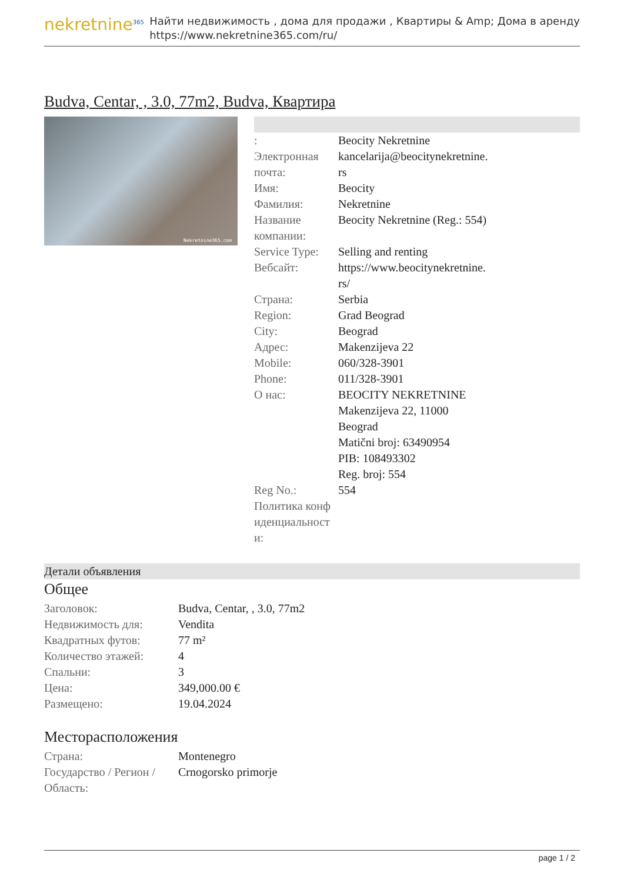nekretnine<sup>365</sup>
Найти недвижимость , дома для продажи , Квартиры & Amp; Дома в аренду
https://www.nekretnine365.com/ru/
Budva, Centar, , 3.0, 77m2, Budva, Квартира
Nekretnine365.com
| : | Beocity Nekretnine |
| Электронная почта: | kancelarija@beocitynekretnine. rs |
| Имя: | Beocity |
| Фамилия: | Nekretnine |
| Название компании: | Beocity Nekretnine (Reg.: 554) |
| Service Type: | Selling and renting |
| Вебсайт: | https://www.beocitynekretnine. rs/ |
| Страна: | Serbia |
| Region: | Grad Beograd |
| City: | Beograd |
| Адрес: | Makenzijeva 22 |
| Mobile: | 060/328-3901 |
| Phone: | 011/328-3901 |
| О нас: | BEOCITY NEKRETNINE Makenzijeva 22, 11000 Beograd Matični broj: 63490954 PIB: 108493302 Reg. broj: 554 |
| Reg No.: | 554 |
| Политика конф иденциальност и: | |
Детали объявления
Общее
| Заголовок: | Budva, Centar, , 3.0, 77m2 |
| Недвижимость для: | Vendita |
| Квадратных футов: | 77 m² |
| Количество этажей: | 4 |
| Спальни: | 3 |
| Цена: | 349,000.00 € |
| Размещено: | 19.04.2024 |
Месторасположения
| Страна: | Montenegro |
| Государство / Регион / Область: | Crnogorsko primorje |
page 1 / 2